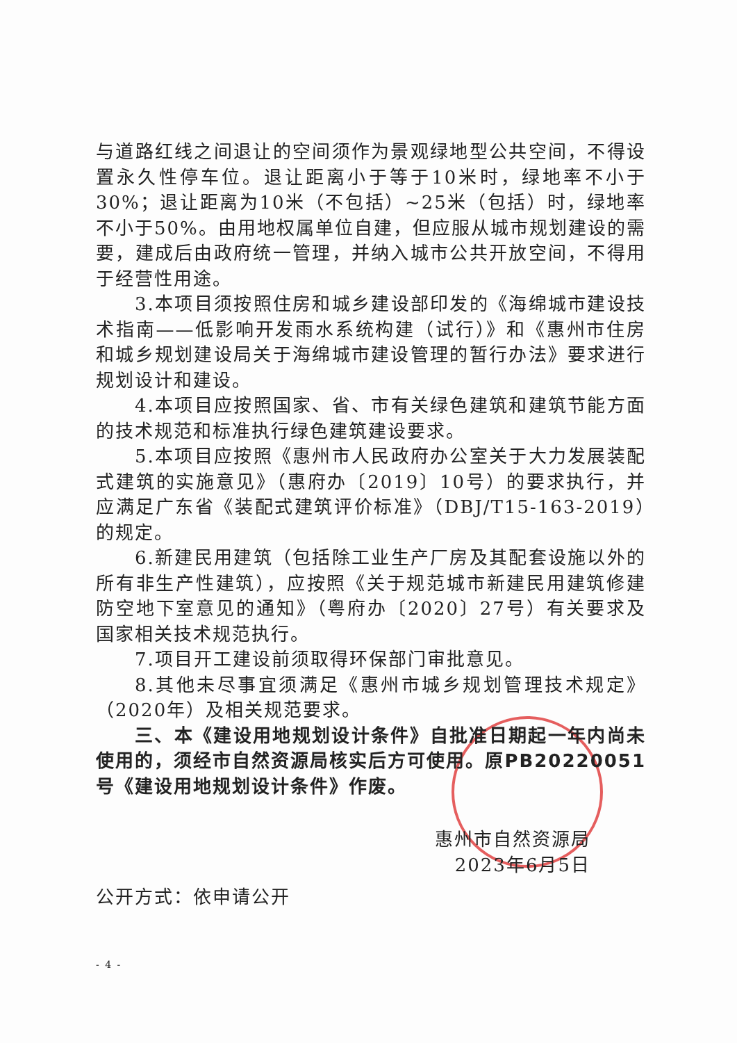与道路红线之间退让的空间须作为景观绿地型公共空间，不得设置永久性停车位。退让距离小于等于10米时，绿地率不小于30%；退让距离为10米（不包括）~25米（包括）时，绿地率不小于50%。由用地权属单位自建，但应服从城市规划建设的需要，建成后由政府统一管理，并纳入城市公共开放空间，不得用于经营性用途。
3.本项目须按照住房和城乡建设部印发的《海绵城市建设技术指南——低影响开发雨水系统构建（试行）》和《惠州市住房和城乡规划建设局关于海绵城市建设管理的暂行办法》要求进行规划设计和建设。
4.本项目应按照国家、省、市有关绿色建筑和建筑节能方面的技术规范和标准执行绿色建筑建设要求。
5.本项目应按照《惠州市人民政府办公室关于大力发展装配式建筑的实施意见》（惠府办〔2019〕10号）的要求执行，并应满足广东省《装配式建筑评价标准》（DBJ/T15-163-2019）的规定。
6.新建民用建筑（包括除工业生产厂房及其配套设施以外的所有非生产性建筑），应按照《关于规范城市新建民用建筑修建防空地下室意见的通知》（粤府办〔2020〕27号）有关要求及国家相关技术规范执行。
7.项目开工建设前须取得环保部门审批意见。
8.其他未尽事宜须满足《惠州市城乡规划管理技术规定》（2020年）及相关规范要求。
三、本《建设用地规划设计条件》自批准日期起一年内尚未使用的，须经市自然资源局核实后方可使用。原PB20220051号《建设用地规划设计条件》作废。
惠州市自然资源局
2023年6月5日
公开方式：依申请公开
- 4 -